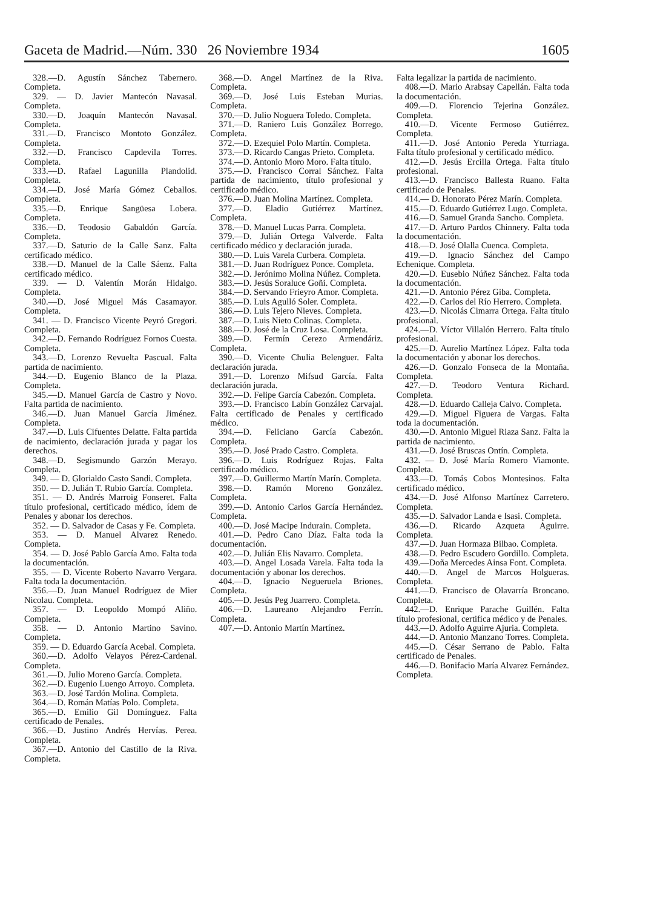Gaceta de Madrid.—Núm. 330 26 Noviembre 1934 1605
328.—D. Agustín Sánchez Tabernero. Completa.
329. — D. Javier Mantecón Navasal. Completa.
330.—D. Joaquín Mantecón Navasal. Completa.
331.—D. Francisco Montoto González. Completa.
332.—D. Francisco Capdevila Torres. Completa.
333.—D. Rafael Lagunilla Plandolid. Completa.
334.—D. José María Gómez Ceballos. Completa.
335.—D. Enrique Sangüesa Lobera. Completa.
336.—D. Teodosio Gabaldón García. Completa.
337.—D. Saturio de la Calle Sanz. Falta certificado médico.
338.—D. Manuel de la Calle Sáenz. Falta certificado médico.
339. — D. Valentín Morán Hidalgo. Completa.
340.—D. José Miguel Más Casamayor. Completa.
341. — D. Francisco Vicente Peyró Gregori. Completa.
342.—D. Fernando Rodríguez Fornos Cuesta. Completa.
343.—D. Lorenzo Revuelta Pascual. Falta partida de nacimiento.
344.—D. Eugenio Blanco de la Plaza. Completa.
345.—D. Manuel García de Castro y Novo. Falta partida de nacimiento.
346.—D. Juan Manuel García Jiménez. Completa.
347.—D. Luis Cifuentes Delatte. Falta partida de nacimiento, declaración jurada y pagar los derechos.
348.—D. Segismundo Garzón Merayo. Completa.
349. — D. Glorialdo Casto Sandi. Completa.
350. — D. Julián T. Rubio García. Completa.
351. — D. Andrés Marroig Fonseret. Falta título profesional, certificado médico, ídem de Penales y abonar los derechos.
352. — D. Salvador de Casas y Fe. Completa.
353. — D. Manuel Alvarez Renedo. Completa.
354. — D. José Pablo García Amo. Falta toda la documentación.
355. — D. Vicente Roberto Navarro Vergara. Falta toda la documentación.
356.—D. Juan Manuel Rodríguez de Mier Nicolau. Completa.
357. — D. Leopoldo Mompó Aliño. Completa.
358. — D. Antonio Martino Savino. Completa.
359. — D. Eduardo García Acebal. Completa.
360.—D. Adolfo Velayos Pérez-Cardenal. Completa.
361.—D. Julio Moreno García. Completa.
362.—D. Eugenio Luengo Arroyo. Completa.
363.—D. José Tardón Molina. Completa.
364.—D. Román Matías Polo. Completa.
365.—D. Emilio Gil Domínguez. Falta certificado de Penales.
366.—D. Justino Andrés Hervías. Perea. Completa.
367.—D. Antonio del Castillo de la Riva. Completa.
368.—D. Angel Martínez de la Riva. Completa.
369.—D. José Luis Esteban Murias. Completa.
370.—D. Julio Noguera Toledo. Completa.
371.—D. Raniero Luis González Borrego. Completa.
372.—D. Ezequiel Polo Martín. Completa.
373.—D. Ricardo Cangas Prieto. Completa.
374.—D. Antonio Moro Moro. Falta título.
375.—D. Francisco Corral Sánchez. Falta partida de nacimiento, título profesional y certificado médico.
376.—D. Juan Molina Martínez. Completa.
377.—D. Eladio Gutiérrez Martínez. Completa.
378.—D. Manuel Lucas Parra. Completa.
379.—D. Julián Ortega Valverde. Falta certificado médico y declaración jurada.
380.—D. Luis Varela Curbera. Completa.
381.—D. Juan Rodríguez Ponce. Completa.
382.—D. Jerónimo Molina Núñez. Completa.
383.—D. Jesús Soraluce Goñi. Completa.
384.—D. Servando Frieyro Amor. Completa.
385.—D. Luis Agulló Soler. Completa.
386.—D. Luis Tejero Nieves. Completa.
387.—D. Luis Nieto Colinas. Completa.
388.—D. José de la Cruz Losa. Completa.
389.—D. Fermín Cerezo Armendáriz. Completa.
390.—D. Vicente Chulia Belenguer. Falta declaración jurada.
391.—D. Lorenzo Mifsud García. Falta declaración jurada.
392.—D. Felipe García Cabezón. Completa.
393.—D. Francisco Labín González Carvajal. Falta certificado de Penales y certificado médico.
394.—D. Feliciano García Cabezón. Completa.
395.—D. José Prado Castro. Completa.
396.—D. Luis Rodríguez Rojas. Falta certificado médico.
397.—D. Guillermo Martín Marín. Completa.
398.—D. Ramón Moreno González. Completa.
399.—D. Antonio Carlos García Hernández. Completa.
400.—D. José Macipe Indurain. Completa.
401.—D. Pedro Cano Díaz. Falta toda la documentación.
402.—D. Julián Elis Navarro. Completa.
403.—D. Angel Losada Varela. Falta toda la documentación y abonar los derechos.
404.—D. Ignacio Negueruela Briones. Completa.
405.—D. Jesús Peg Juarrero. Completa.
406.—D. Laureano Alejandro Ferrín. Completa.
407.—D. Antonio Martín Martínez.
Falta legalizar la partida de nacimiento.
408.—D. Mario Arabsay Capellán. Falta toda la documentación.
409.—D. Florencio Tejerina González. Completa.
410.—D. Vicente Fermoso Gutiérrez. Completa.
411.—D. José Antonio Pereda Yturriaga. Falta título profesional y certificado médico.
412.—D. Jesús Ercilla Ortega. Falta título profesional.
413.—D. Francisco Ballesta Ruano. Falta certificado de Penales.
414.— D. Honorato Pérez Marín. Completa.
415.—D. Eduardo Gutiérrez Lugo. Completa.
416.—D. Samuel Granda Sancho. Completa.
417.—D. Arturo Pardos Chinnery. Falta toda la documentación.
418.—D. José Olalla Cuenca. Completa.
419.—D. Ignacio Sánchez del Campo Echenique. Completa.
420.—D. Eusebio Núñez Sánchez. Falta toda la documentación.
421.—D. Antonio Pérez Giba. Completa.
422.—D. Carlos del Río Herrero. Completa.
423.—D. Nicolás Cimarra Ortega. Falta título profesional.
424.—D. Víctor Villalón Herrero. Falta título profesional.
425.—D. Aurelio Martínez López. Falta toda la documentación y abonar los derechos.
426.—D. Gonzalo Fonseca de la Montaña. Completa.
427.—D. Teodoro Ventura Richard. Completa.
428.—D. Eduardo Calleja Calvo. Completa.
429.—D. Miguel Figuera de Vargas. Falta toda la documentación.
430.—D. Antonio Miguel Riaza Sanz. Falta la partida de nacimiento.
431.—D. José Bruscas Ontín. Completa.
432. — D. José María Romero Viamonte. Completa.
433.—D. Tomás Cobos Montesinos. Falta certificado médico.
434.—D. José Alfonso Martínez Carretero. Completa.
435.—D. Salvador Landa e Isasi. Completa.
436.—D. Ricardo Azqueta Aguirre. Completa.
437.—D. Juan Hormaza Bilbao. Completa.
438.—D. Pedro Escudero Gordillo. Completa.
439.—Doña Mercedes Ainsa Font. Completa.
440.—D. Angel de Marcos Holgueras. Completa.
441.—D. Francisco de Olavarría Broncano. Completa.
442.—D. Enrique Parache Guillén. Falta título profesional, certifica médico y de Penales.
443.—D. Adolfo Aguirre Ajuria. Completa.
444.—D. Antonio Manzano Torres. Completa.
445.—D. César Serrano de Pablo. Falta certificado de Penales.
446.—D. Bonifacio María Alvarez Fernández. Completa.